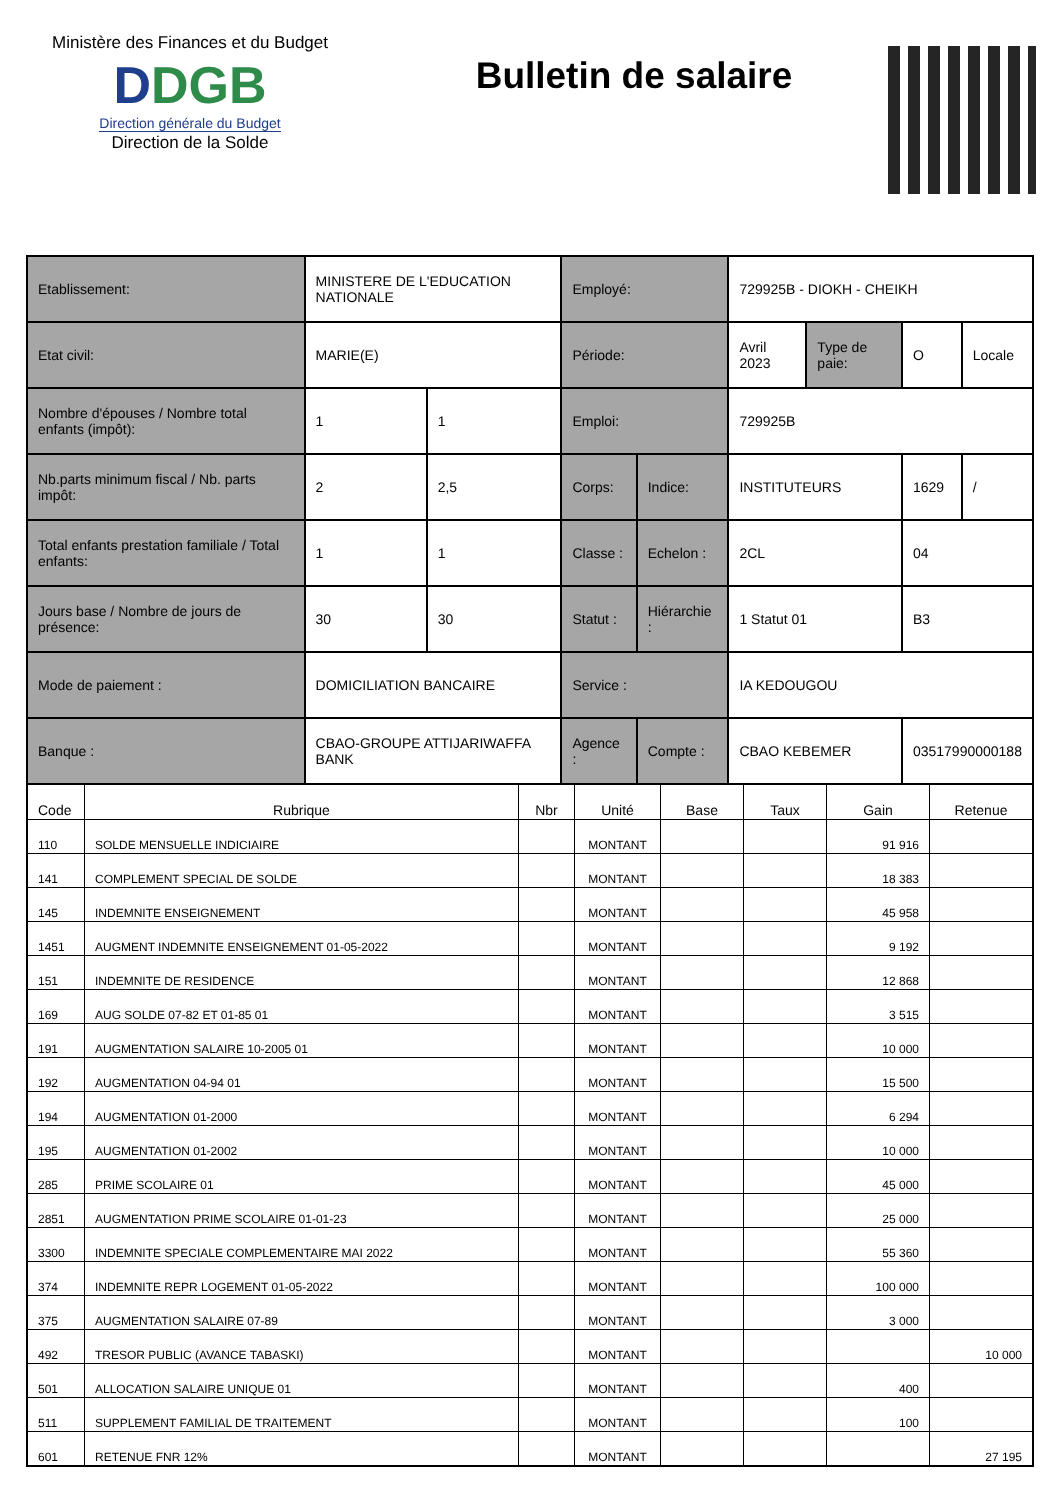Ministère des Finances et du Budget
DDGB
Direction générale du Budget
Direction de la Solde
Bulletin de salaire
| Etablissement: | MINISTERE DE L'EDUCATION NATIONALE | | Employé: | | 729925B - DIOKH - CHEIKH | | | |
| Etat civil: | MARIE(E) | | Période: | | Avril 2023 | Type de paie: | O | Locale |
| Nombre d'épouses / Nombre total enfants (impôt): | 1 | 1 | Emploi: | | 729925B | | | |
| Nb.parts minimum fiscal / Nb. parts impôt: | 2 | 2,5 | Corps: | Indice: | INSTITUTEURS | | 1629 | / |
| Total enfants prestation familiale / Total enfants: | 1 | 1 | Classe : | Echelon : | 2CL | | 04 | |
| Jours base / Nombre de jours de présence: | 30 | 30 | Statut : | Hiérarchie : | 1 Statut 01 | | B3 | |
| Mode de paiement : | DOMICILIATION BANCAIRE | | Service : | | IA KEDOUGOU | | | |
| Banque : | CBAO-GROUPE ATTIJARIWAFFA BANK | | Agence : | Compte : | CBAO KEBEMER | | 03517990000188 | |
| Code | Rubrique | Nbr | Unité | Base | Taux | Gain | Retenue |
| --- | --- | --- | --- | --- | --- | --- | --- |
| 110 | SOLDE MENSUELLE INDICIAIRE | | MONTANT | | | 91 916 | |
| 141 | COMPLEMENT SPECIAL DE SOLDE | | MONTANT | | | 18 383 | |
| 145 | INDEMNITE ENSEIGNEMENT | | MONTANT | | | 45 958 | |
| 1451 | AUGMENT INDEMNITE ENSEIGNEMENT 01-05-2022 | | MONTANT | | | 9 192 | |
| 151 | INDEMNITE DE RESIDENCE | | MONTANT | | | 12 868 | |
| 169 | AUG SOLDE 07-82 ET 01-85 01 | | MONTANT | | | 3 515 | |
| 191 | AUGMENTATION SALAIRE 10-2005 01 | | MONTANT | | | 10 000 | |
| 192 | AUGMENTATION 04-94 01 | | MONTANT | | | 15 500 | |
| 194 | AUGMENTATION 01-2000 | | MONTANT | | | 6 294 | |
| 195 | AUGMENTATION 01-2002 | | MONTANT | | | 10 000 | |
| 285 | PRIME SCOLAIRE 01 | | MONTANT | | | 45 000 | |
| 2851 | AUGMENTATION PRIME SCOLAIRE 01-01-23 | | MONTANT | | | 25 000 | |
| 3300 | INDEMNITE SPECIALE COMPLEMENTAIRE MAI 2022 | | MONTANT | | | 55 360 | |
| 374 | INDEMNITE REPR LOGEMENT 01-05-2022 | | MONTANT | | | 100 000 | |
| 375 | AUGMENTATION SALAIRE 07-89 | | MONTANT | | | 3 000 | |
| 492 | TRESOR PUBLIC (AVANCE TABASKI) | | MONTANT | | | | 10 000 |
| 501 | ALLOCATION SALAIRE UNIQUE 01 | | MONTANT | | | 400 | |
| 511 | SUPPLEMENT FAMILIAL DE TRAITEMENT | | MONTANT | | | 100 | |
| 601 | RETENUE FNR 12% | | MONTANT | | | | 27 195 |